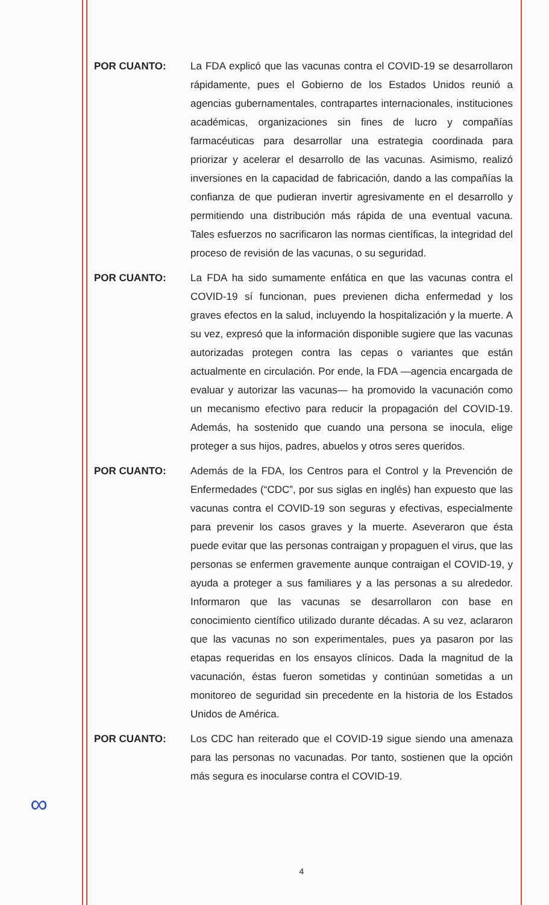POR CUANTO: La FDA explicó que las vacunas contra el COVID-19 se desarrollaron rápidamente, pues el Gobierno de los Estados Unidos reunió a agencias gubernamentales, contrapartes internacionales, instituciones académicas, organizaciones sin fines de lucro y compañías farmacéuticas para desarrollar una estrategia coordinada para priorizar y acelerar el desarrollo de las vacunas. Asimismo, realizó inversiones en la capacidad de fabricación, dando a las compañías la confianza de que pudieran invertir agresivamente en el desarrollo y permitiendo una distribución más rápida de una eventual vacuna. Tales esfuerzos no sacrificaron las normas científicas, la integridad del proceso de revisión de las vacunas, o su seguridad.
POR CUANTO: La FDA ha sido sumamente enfática en que las vacunas contra el COVID-19 sí funcionan, pues previenen dicha enfermedad y los graves efectos en la salud, incluyendo la hospitalización y la muerte. A su vez, expresó que la información disponible sugiere que las vacunas autorizadas protegen contra las cepas o variantes que están actualmente en circulación. Por ende, la FDA —agencia encargada de evaluar y autorizar las vacunas— ha promovido la vacunación como un mecanismo efectivo para reducir la propagación del COVID-19. Además, ha sostenido que cuando una persona se inocula, elige proteger a sus hijos, padres, abuelos y otros seres queridos.
POR CUANTO: Además de la FDA, los Centros para el Control y la Prevención de Enfermedades (“CDC”, por sus siglas en inglés) han expuesto que las vacunas contra el COVID-19 son seguras y efectivas, especialmente para prevenir los casos graves y la muerte. Aseveraron que ésta puede evitar que las personas contraigan y propaguen el virus, que las personas se enfermen gravemente aunque contraigan el COVID-19, y ayuda a proteger a sus familiares y a las personas a su alrededor. Informaron que las vacunas se desarrollaron con base en conocimiento científico utilizado durante décadas. A su vez, aclararon que las vacunas no son experimentales, pues ya pasaron por las etapas requeridas en los ensayos clínicos. Dada la magnitud de la vacunación, éstas fueron sometidas y continúan sometidas a un monitoreo de seguridad sin precedente en la historia de los Estados Unidos de América.
POR CUANTO: Los CDC han reiterado que el COVID-19 sigue siendo una amenaza para las personas no vacunadas. Por tanto, sostienen que la opción más segura es inocularse contra el COVID-19.
∞
4